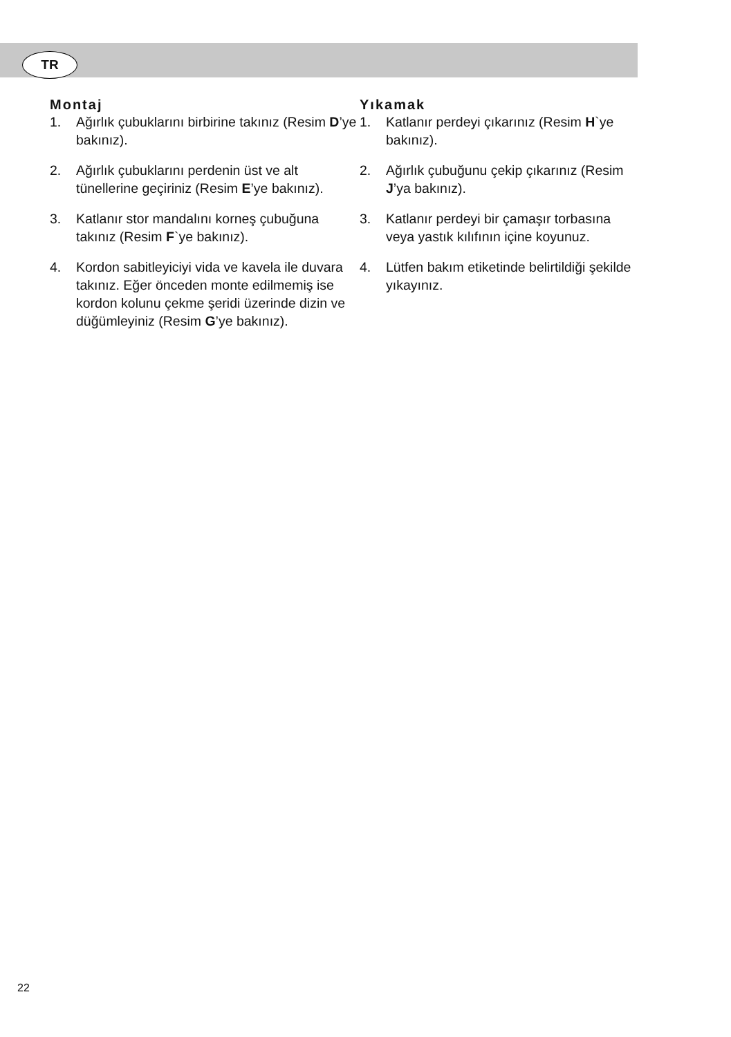TR
Montaj
1. Ağırlık çubuklarını birbirine takınız (Resim D’ye bakınız).
2. Ağırlık çubuklarını perdenin üst ve alt tünellerine geçiriniz (Resim E’ye bakınız).
3. Katlanır stor mandalını korneş çubuğuna takınız (Resim F`ye bakınız).
4. Kordon sabitleyiciyi vida ve kavela ile duvara takınız. Eğer önceden monte edilmemiş ise kordon kolunu çekme şeridi üzerinde dizin ve düğümleyiniz (Resim G’ye bakınız).
Yıkamak
1. Katlanır perdeyi çıkarınız (Resim H`ye bakınız).
2. Ağırlık çubuğunu çekip çıkarınız (Resim J’ya bakınız).
3. Katlanır perdeyi bir çamaşır torbasına veya yastık kılıfının içine koyunuz.
4. Lütfen bakım etiketinde belirtildiği şekilde yıkayınız.
22